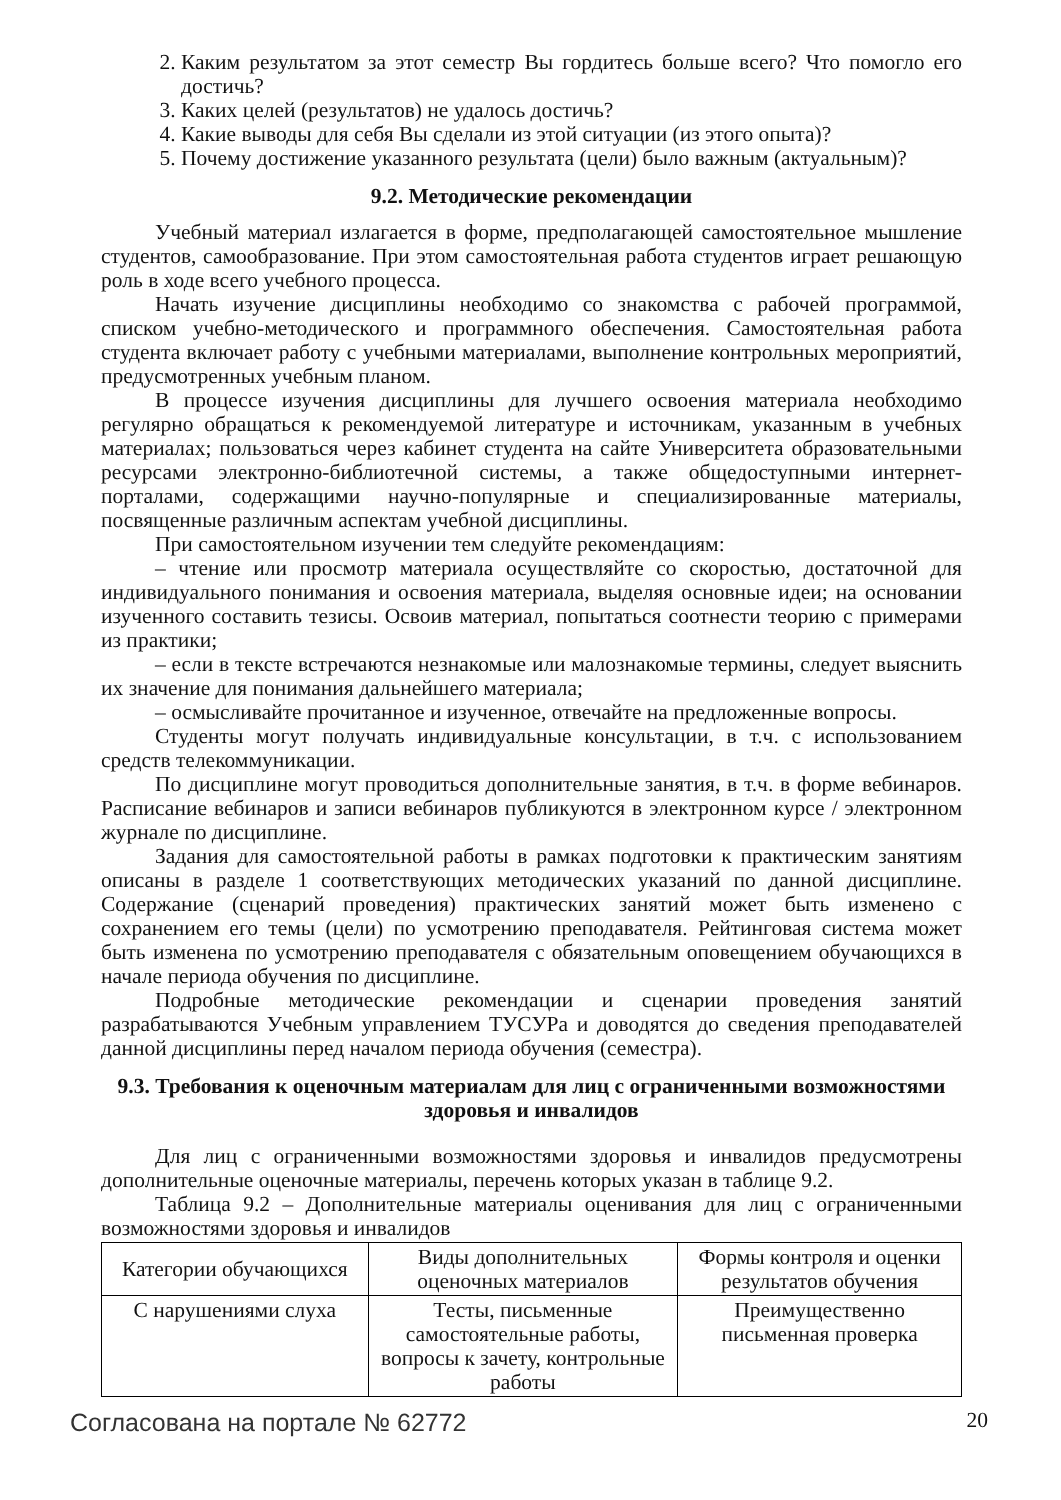2. Каким результатом за этот семестр Вы гордитесь больше всего? Что помогло его достичь?
3. Каких целей (результатов) не удалось достичь?
4. Какие выводы для себя Вы сделали из этой ситуации (из этого опыта)?
5. Почему достижение указанного результата (цели) было важным (актуальным)?
9.2. Методические рекомендации
Учебный материал излагается в форме, предполагающей самостоятельное мышление студентов, самообразование. При этом самостоятельная работа студентов играет решающую роль в ходе всего учебного процесса.
Начать изучение дисциплины необходимо со знакомства с рабочей программой, списком учебно-методического и программного обеспечения. Самостоятельная работа студента включает работу с учебными материалами, выполнение контрольных мероприятий, предусмотренных учебным планом.
В процессе изучения дисциплины для лучшего освоения материала необходимо регулярно обращаться к рекомендуемой литературе и источникам, указанным в учебных материалах; пользоваться через кабинет студента на сайте Университета образовательными ресурсами электронно-библиотечной системы, а также общедоступными интернет-порталами, содержащими научно-популярные и специализированные материалы, посвященные различным аспектам учебной дисциплины.
При самостоятельном изучении тем следуйте рекомендациям:
– чтение или просмотр материала осуществляйте со скоростью, достаточной для индивидуального понимания и освоения материала, выделяя основные идеи; на основании изученного составить тезисы. Освоив материал, попытаться соотнести теорию с примерами из практики;
– если в тексте встречаются незнакомые или малознакомые термины, следует выяснить их значение для понимания дальнейшего материала;
– осмысливайте прочитанное и изученное, отвечайте на предложенные вопросы.
Студенты могут получать индивидуальные консультации, в т.ч. с использованием средств телекоммуникации.
По дисциплине могут проводиться дополнительные занятия, в т.ч. в форме вебинаров. Расписание вебинаров и записи вебинаров публикуются в электронном курсе / электронном журнале по дисциплине.
Задания для самостоятельной работы в рамках подготовки к практическим занятиям описаны в разделе 1 соответствующих методических указаний по данной дисциплине. Содержание (сценарий проведения) практических занятий может быть изменено с сохранением его темы (цели) по усмотрению преподавателя. Рейтинговая система может быть изменена по усмотрению преподавателя с обязательным оповещением обучающихся в начале периода обучения по дисциплине.
Подробные методические рекомендации и сценарии проведения занятий разрабатываются Учебным управлением ТУСУРа и доводятся до сведения преподавателей данной дисциплины перед началом периода обучения (семестра).
9.3. Требования к оценочным материалам для лиц с ограниченными возможностями здоровья и инвалидов
Для лиц с ограниченными возможностями здоровья и инвалидов предусмотрены дополнительные оценочные материалы, перечень которых указан в таблице 9.2.
Таблица 9.2 – Дополнительные материалы оценивания для лиц с ограниченными возможностями здоровья и инвалидов
| Категории обучающихся | Виды дополнительных оценочных материалов | Формы контроля и оценки результатов обучения |
| С нарушениями слуха | Тесты, письменные самостоятельные работы, вопросы к зачету, контрольные работы | Преимущественно письменная проверка |
Согласована на портале № 62772 20